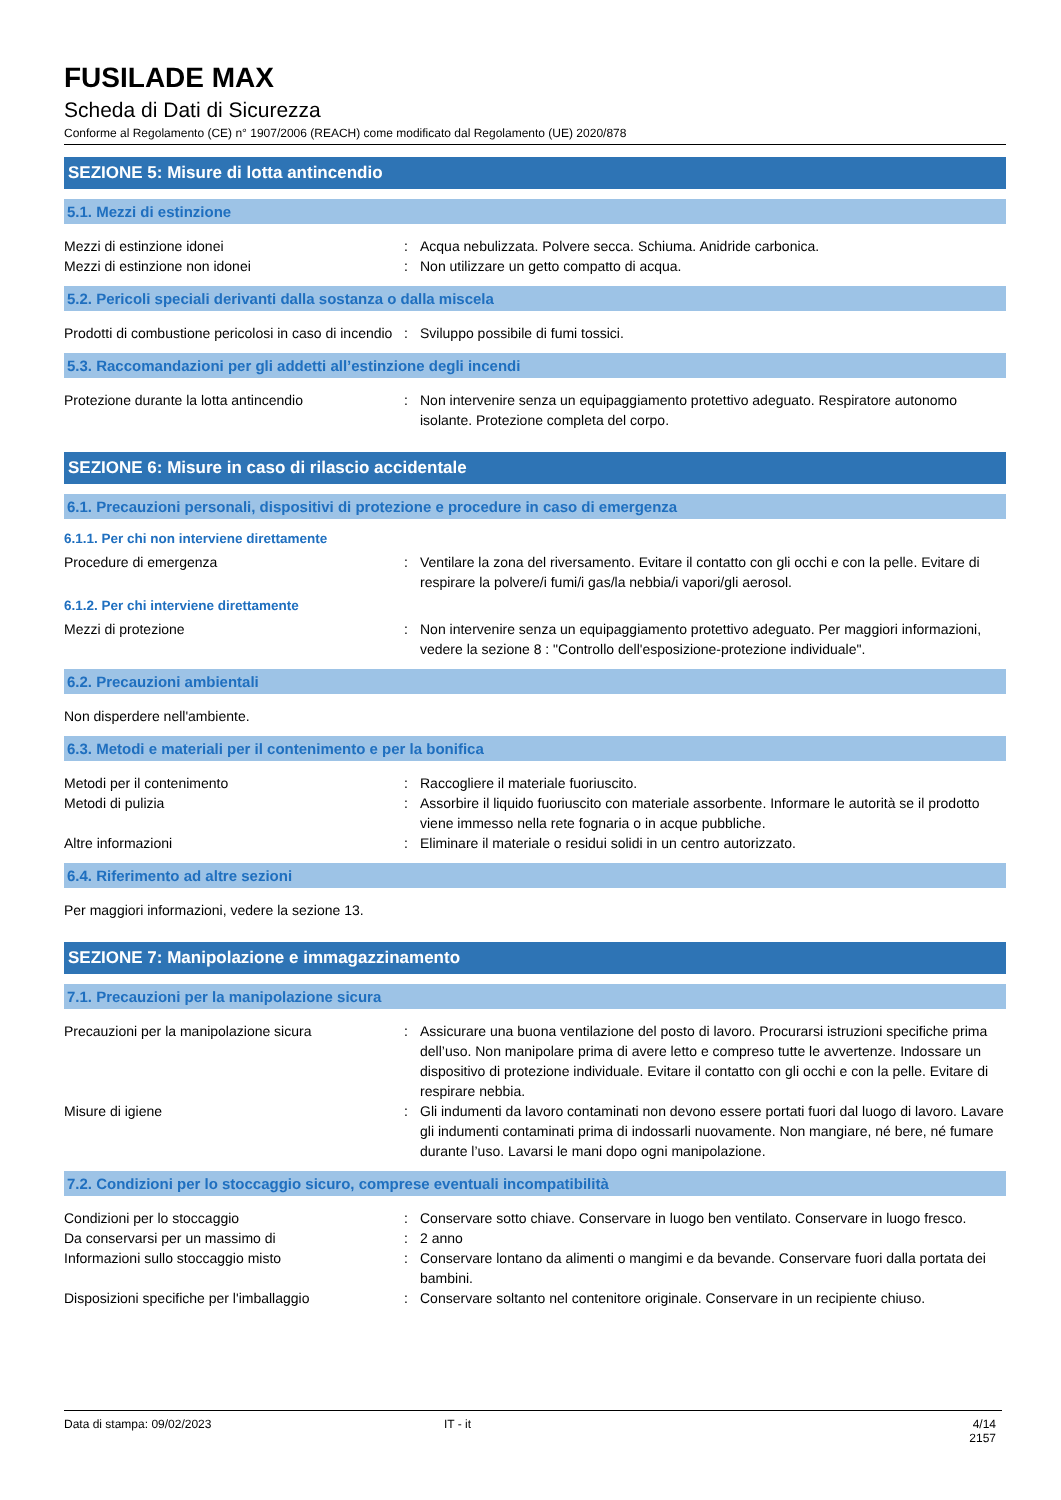FUSILADE MAX
Scheda di Dati di Sicurezza
Conforme al Regolamento (CE) n° 1907/2006 (REACH) come modificato dal Regolamento (UE) 2020/878
SEZIONE 5: Misure di lotta antincendio
5.1. Mezzi di estinzione
Mezzi di estinzione idonei : Acqua nebulizzata. Polvere secca. Schiuma. Anidride carbonica.
Mezzi di estinzione non idonei : Non utilizzare un getto compatto di acqua.
5.2. Pericoli speciali derivanti dalla sostanza o dalla miscela
Prodotti di combustione pericolosi in caso di incendio
: Sviluppo possibile di fumi tossici.
5.3. Raccomandazioni per gli addetti all’estinzione degli incendi
Protezione durante la lotta antincendio : Non intervenire senza un equipaggiamento protettivo adeguato. Respiratore autonomo isolante. Protezione completa del corpo.
SEZIONE 6: Misure in caso di rilascio accidentale
6.1. Precauzioni personali, dispositivi di protezione e procedure in caso di emergenza
6.1.1. Per chi non interviene direttamente
Procedure di emergenza : Ventilare la zona del riversamento. Evitare il contatto con gli occhi e con la pelle. Evitare di respirare la polvere/i fumi/i gas/la nebbia/i vapori/gli aerosol.
6.1.2. Per chi interviene direttamente
Mezzi di protezione : Non intervenire senza un equipaggiamento protettivo adeguato. Per maggiori informazioni, vedere la sezione 8 : "Controllo dell'esposizione-protezione individuale".
6.2. Precauzioni ambientali
Non disperdere nell'ambiente.
6.3. Metodi e materiali per il contenimento e per la bonifica
Metodi per il contenimento : Raccogliere il materiale fuoriuscito.
Metodi di pulizia : Assorbire il liquido fuoriuscito con materiale assorbente. Informare le autorità se il prodotto viene immesso nella rete fognaria o in acque pubbliche.
Altre informazioni : Eliminare il materiale o residui solidi in un centro autorizzato.
6.4. Riferimento ad altre sezioni
Per maggiori informazioni, vedere la sezione 13.
SEZIONE 7: Manipolazione e immagazzinamento
7.1. Precauzioni per la manipolazione sicura
Precauzioni per la manipolazione sicura : Assicurare una buona ventilazione del posto di lavoro. Procurarsi istruzioni specifiche prima dell’uso. Non manipolare prima di avere letto e compreso tutte le avvertenze. Indossare un dispositivo di protezione individuale. Evitare il contatto con gli occhi e con la pelle. Evitare di respirare nebbia.
Misure di igiene : Gli indumenti da lavoro contaminati non devono essere portati fuori dal luogo di lavoro. Lavare gli indumenti contaminati prima di indossarli nuovamente. Non mangiare, né bere, né fumare durante l’uso. Lavarsi le mani dopo ogni manipolazione.
7.2. Condizioni per lo stoccaggio sicuro, comprese eventuali incompatibilità
Condizioni per lo stoccaggio : Conservare sotto chiave. Conservare in luogo ben ventilato. Conservare in luogo fresco.
Da conservarsi per un massimo di : 2 anno
Informazioni sullo stoccaggio misto : Conservare lontano da alimenti o mangimi e da bevande. Conservare fuori dalla portata dei bambini.
Disposizioni specifiche per l'imballaggio
: Conservare soltanto nel contenitore originale. Conservare in un recipiente chiuso.
Data di stampa: 09/02/2023 IT - it 4/14
2157